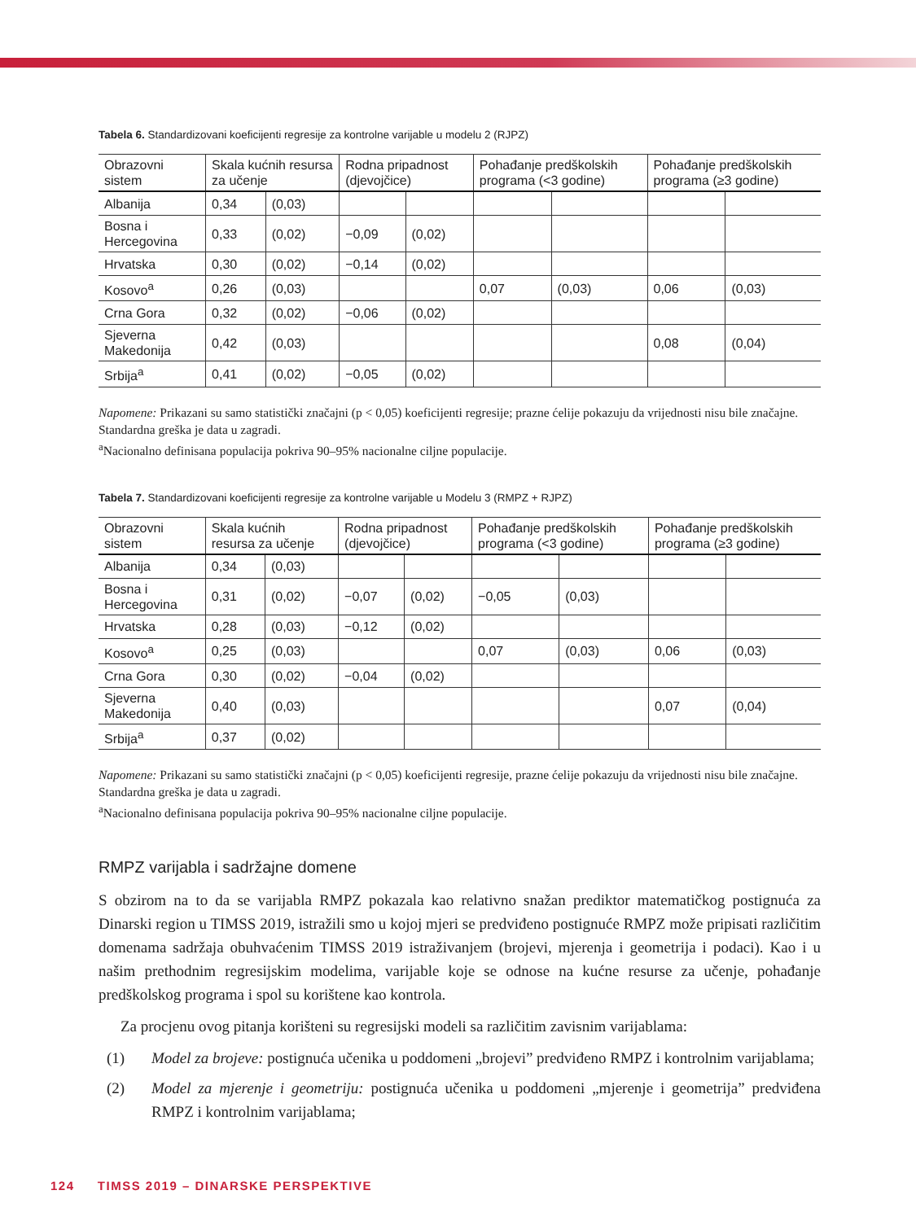Tabela 6. Standardizovani koeficijenti regresije za kontrolne varijable u modelu 2 (RJPZ)
| Obrazovni sistem | Skala kućnih resursa za učenje | | Rodna pripadnost (djevojčice) | | Pohađanje predškolskih programa (<3 godine) | | Pohađanje predškolskih programa (≥3 godine) | |
| --- | --- | --- | --- | --- | --- | --- | --- | --- |
| Albanija | 0,34 | (0,03) | | | | | | |
| Bosna i Hercegovina | 0,33 | (0,02) | −0,09 | (0,02) | | | | |
| Hrvatska | 0,30 | (0,02) | −0,14 | (0,02) | | | | |
| Kosovo<sup>a</sup> | 0,26 | (0,03) | | | 0,07 | (0,03) | 0,06 | (0,03) |
| Crna Gora | 0,32 | (0,02) | −0,06 | (0,02) | | | | |
| Sjeverna Makedonija | 0,42 | (0,03) | | | | | 0,08 | (0,04) |
| Srbija<sup>a</sup> | 0,41 | (0,02) | −0,05 | (0,02) | | | | |
Napomene: Prikazani su samo statistički značajni (p < 0,05) koeficijenti regresije; prazne ćelije pokazuju da vrijednosti nisu bile značajne. Standardna greška je data u zagradi.
<sup>a</sup> Nacionalno definisana populacija pokriva 90–95% nacionalne ciljne populacije.
Tabela 7. Standardizovani koeficijenti regresije za kontrolne varijable u Modelu 3 (RMPZ + RJPZ)
| Obrazovni sistem | Skala kućnih resursa za učenje | | Rodna pripadnost (djevojčice) | | Pohađanje predškolskih programa (<3 godine) | | Pohađanje predškolskih programa (≥3 godine) | |
| --- | --- | --- | --- | --- | --- | --- | --- | --- |
| Albanija | 0,34 | (0,03) | | | | | | |
| Bosna i Hercegovina | 0,31 | (0,02) | −0,07 | (0,02) | −0,05 | (0,03) | | |
| Hrvatska | 0,28 | (0,03) | −0,12 | (0,02) | | | | |
| Kosovo<sup>a</sup> | 0,25 | (0,03) | | | 0,07 | (0,03) | 0,06 | (0,03) |
| Crna Gora | 0,30 | (0,02) | −0,04 | (0,02) | | | | |
| Sjeverna Makedonija | 0,40 | (0,03) | | | | | 0,07 | (0,04) |
| Srbija<sup>a</sup> | 0,37 | (0,02) | | | | | | |
Napomene: Prikazani su samo statistički značajni (p < 0,05) koeficijenti regresije, prazne ćelije pokazuju da vrijednosti nisu bile značajne. Standardna greška je data u zagradi.
<sup>a</sup> Nacionalno definisana populacija pokriva 90–95% nacionalne ciljne populacije.
RMPZ varijabla i sadržajne domene
S obzirom na to da se varijabla RMPZ pokazala kao relativno snažan prediktor matematičkog postignuća za Dinarski region u TIMSS 2019, istražili smo u kojoj mjeri se predviđeno postignuće RMPZ može pripisati različitim domenama sadržaja obuhvaćenim TIMSS 2019 istraživanjem (brojevi, mjerenja i geometrija i podaci). Kao i u našim prethodnim regresijskim modelima, varijable koje se odnose na kućne resurse za učenje, pohađanje predškolskog programa i spol su korištene kao kontrola.
Za procjenu ovog pitanja korišteni su regresijski modeli sa različitim zavisnim varijablama:
(1) Model za brojeve: postignuća učenika u poddomeni „brojevi” predviđeno RMPZ i kontrolnim varijablama;
(2) Model za mjerenje i geometriju: postignuća učenika u poddomeni „mjerenje i geometrija” predviđena RMPZ i kontrolnim varijablama;
124 TIMSS 2019 – DINARSKE PERSPEKTIVE